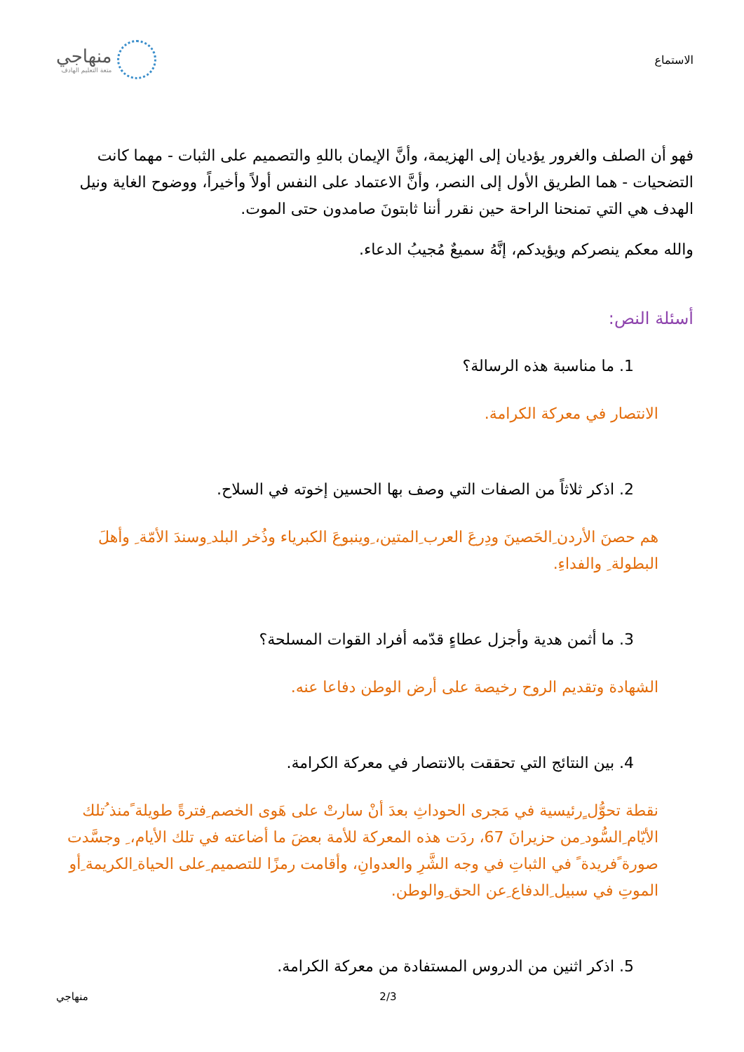الاستماع
منهاجي
متعة التعليم الهادف
فهو أن الصلف والغرور يؤديان إلى الهزيمة، وأنَّ الإيمان باللهِ والتصميم على الثبات - مهما كانت التضحيات - هما الطريق الأول إلى النصر، وأنَّ الاعتماد على النفس أولاً وأخيراً، ووضوح الغاية ونيل الهدف هي التي تمنحنا الراحة حين نقرر أننا ثابتونَ صامدون حتى الموت.
والله معكم ينصركم ويؤيدكم، إنَّهُ سميعٌ مُجيبُ الدعاء.
أسئلة النص:
1. ما مناسبة هذه الرسالة؟
الانتصار في معركة الكرامة.
2. اذكر ثلاثاً من الصفات التي وصف بها الحسين إخوته في السلاح.
هم حصنَ الأردن ِالحَصينَ ودِرعَ العرب ِالمتين، ِوينبوعَ الكبرياء وذُخر البلد ِوسندَ الأمّة ِ وأهلَ البطولة ِ والفداءِ.
3. ما أثمن هدية وأجزل عطاءٍ قدّمه أفراد القوات المسلحة؟
الشهادة وتقديم الروح رخيصة على أرض الوطن دفاعا عنه.
4. بين النتائج التي تحققت بالانتصار في معركة الكرامة.
نقطة تحوُّل ٍرئيسية في مَجرى الحوداثِ بعدَ أنْ سارتْ على هَوى الخصم ِفترةً طويلة ًمنذ ُتلك الأيّام ِالسُّود ِمن حزيرانَ 67، ردَت هذه المعركة للأمة بعضَ ما أضاعته في تلك الأيام، ِ وجسَّدت صورة ًفريدة ً في الثباتِ في وجه الشَّرِ والعدوانِ، وأقامت رمزًا للتصميم ِعلى الحياة ِالكريمة ِأو الموتِ في سبيل ِالدفاع ِعن الحق ِوالوطن.
5. اذكر اثنين من الدروس المستفادة من معركة الكرامة.
منهاجي 2/3